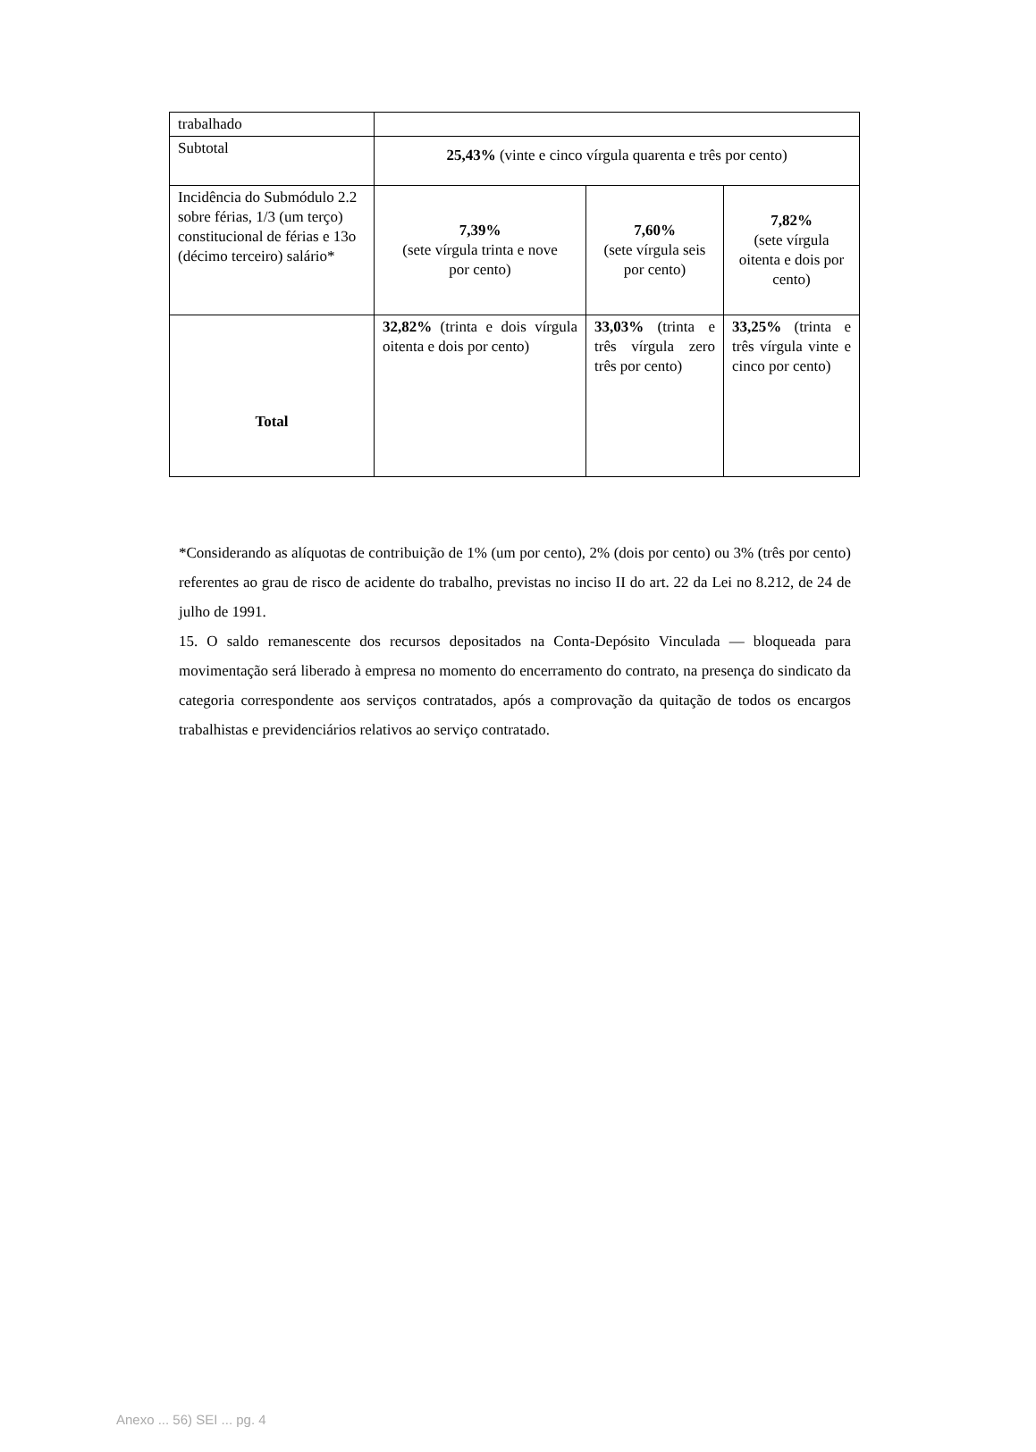| trabalhado | | | |
| Subtotal | 25,43% (vinte e cinco vírgula quarenta e três por cento) | | |
| Incidência do Submódulo 2.2 sobre férias, 1/3 (um terço) constitucional de férias e 13o (décimo terceiro) salário* | 7,39% (sete vírgula trinta e nove por cento) | 7,60% (sete vírgula seis por cento) | 7,82% (sete vírgula oitenta e dois por cento) |
| Total | 32,82% (trinta e dois vírgula oitenta e dois por cento) | 33,03% (trinta e três vírgula zero três por cento) | 33,25% (trinta e três vírgula vinte e cinco por cento) |
*Considerando as alíquotas de contribuição de 1% (um por cento), 2% (dois por cento) ou 3% (três por cento) referentes ao grau de risco de acidente do trabalho, previstas no inciso II do art. 22 da Lei no 8.212, de 24 de julho de 1991.
15. O saldo remanescente dos recursos depositados na Conta-Depósito Vinculada ― bloqueada para movimentação será liberado à empresa no momento do encerramento do contrato, na presença do sindicato da categoria correspondente aos serviços contratados, após a comprovação da quitação de todos os encargos trabalhistas e previdenciários relativos ao serviço contratado.
Anexo ... 56) SEI ... pg. 4